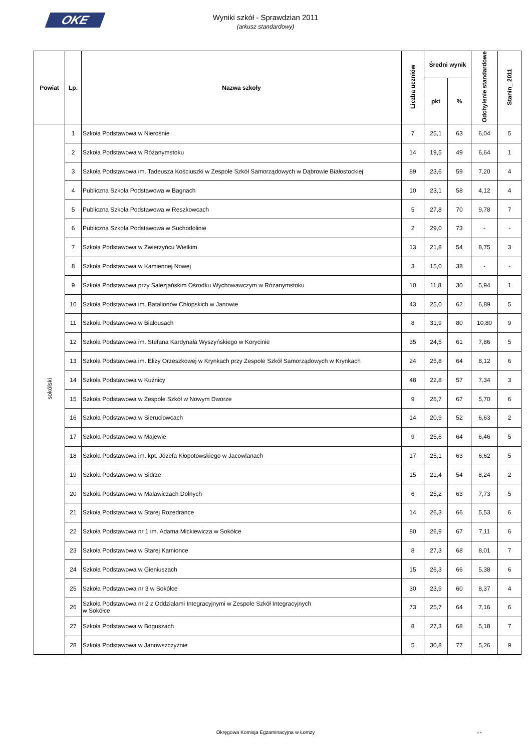OKE
Wyniki szkół - Sprawdzian 2011
(arkusz standardowy)
| Powiat | Lp. | Nazwa szkoły | Liczba uczniów | Średni wynik | | Odchylenie standardowe | Stanin_ 2011 |
| --- | --- | --- | --- | --- | --- | --- | --- |
| | | | | pkt | % | | |
| sokólski | 1 | Szkoła Podstawowa w Nierośnie | 7 | 25,1 | 63 | 6,04 | 5 |
| | 2 | Szkoła Podstawowa w Różanymstoku | 14 | 19,5 | 49 | 6,64 | 1 |
| | 3 | Szkoła Podstawowa im. Tadeusza Kościuszki w Zespole Szkół Samorządowych w Dąbrowie Białostockiej | 89 | 23,6 | 59 | 7,20 | 4 |
| | 4 | Publiczna Szkoła Podstawowa w Bagnach | 10 | 23,1 | 58 | 4,12 | 4 |
| | 5 | Publiczna Szkoła Podstawowa w Reszkowcach | 5 | 27,8 | 70 | 9,78 | 7 |
| | 6 | Publiczna Szkoła Podstawowa w Suchodolinie | 2 | 29,0 | 73 | - | - |
| | 7 | Szkoła Podstawowa w Zwierzyńcu Wielkim | 13 | 21,8 | 54 | 8,75 | 3 |
| | 8 | Szkoła Podstawowa w Kamiennej Nowej | 3 | 15,0 | 38 | - | - |
| | 9 | Szkoła Podstawowa przy Salezjańskim Ośrodku Wychowawczym w Różanymstoku | 10 | 11,8 | 30 | 5,94 | 1 |
| | 10 | Szkoła Podstawowa im. Batalionów Chłopskich w Janowie | 43 | 25,0 | 62 | 6,89 | 5 |
| | 11 | Szkoła Podstawowa w Białousach | 8 | 31,9 | 80 | 10,80 | 9 |
| | 12 | Szkoła Podstawowa im. Stefana Kardynała Wyszyńskiego w Korycinie | 35 | 24,5 | 61 | 7,86 | 5 |
| | 13 | Szkoła Podstawowa im. Elizy Orzeszkowej w Krynkach przy Zespole Szkół Samorządowych w Krynkach | 24 | 25,8 | 64 | 8,12 | 6 |
| | 14 | Szkoła Podstawowa w Kuźnicy | 48 | 22,8 | 57 | 7,34 | 3 |
| | 15 | Szkoła Podstawowa w Zespole Szkół w Nowym Dworze | 9 | 26,7 | 67 | 5,70 | 6 |
| | 16 | Szkoła Podstawowa w Sieruciowcach | 14 | 20,9 | 52 | 6,63 | 2 |
| | 17 | Szkoła Podstawowa w Majewie | 9 | 25,6 | 64 | 6,46 | 5 |
| | 18 | Szkoła Podstawowa im. kpt. Józefa Kłopotowskiego w Jacowlanach | 17 | 25,1 | 63 | 6,62 | 5 |
| | 19 | Szkoła Podstawowa w Sidrze | 15 | 21,4 | 54 | 8,24 | 2 |
| | 20 | Szkoła Podstawowa w Malawiczach Dolnych | 6 | 25,2 | 63 | 7,73 | 5 |
| | 21 | Szkoła Podstawowa w Starej Rozedrance | 14 | 26,3 | 66 | 5,53 | 6 |
| | 22 | Szkoła Podstawowa nr 1 im. Adama Mickiewicza w Sokółce | 80 | 26,9 | 67 | 7,11 | 6 |
| | 23 | Szkoła Podstawowa w Starej Kamionce | 8 | 27,3 | 68 | 8,01 | 7 |
| | 24 | Szkoła Podstawowa w Gieniuszach | 15 | 26,3 | 66 | 5,38 | 6 |
| | 25 | Szkoła Podstawowa nr 3 w Sokółce | 30 | 23,9 | 60 | 8,37 | 4 |
| | 26 | Szkoła Podstawowa nr 2 z Oddziałami Integracyjnymi w Zespole Szkół Integracyjnych w Sokółce | 73 | 25,7 | 64 | 7,16 | 6 |
| | 27 | Szkoła Podstawowa w Boguszach | 8 | 27,3 | 68 | 5,18 | 7 |
| | 28 | Szkoła Podstawowa w Janowszczyźnie | 5 | 30,8 | 77 | 5,26 | 9 |
Okręgowa Komisja Egzaminacyjna w Łomży
K.N.